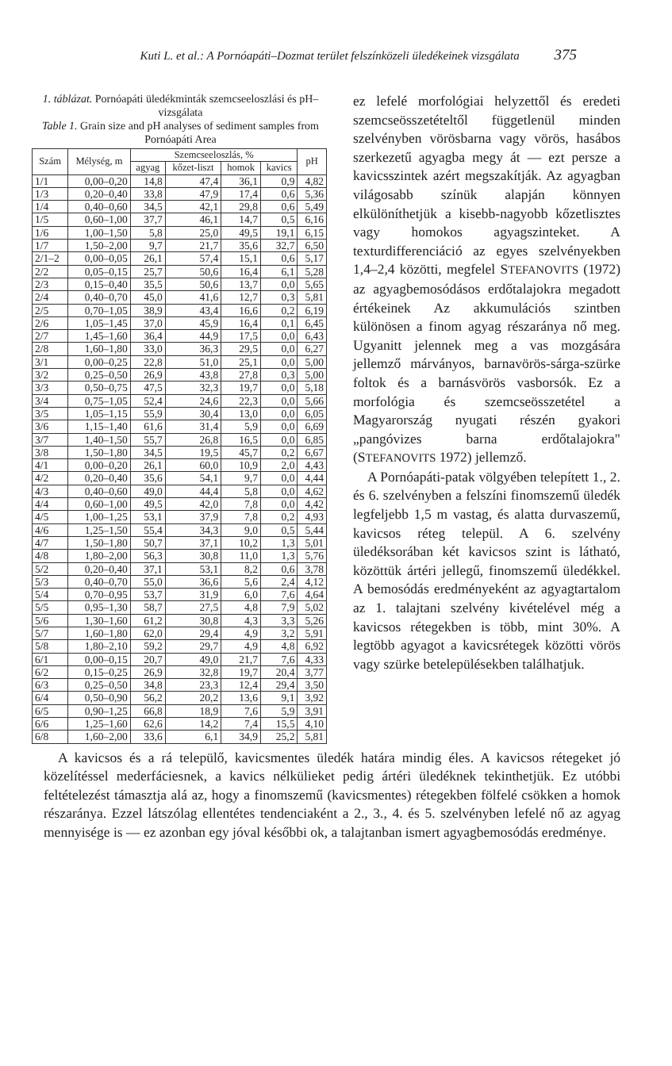Kuti L. et al.: A Pornóapáti–Dozmat terület felszínközeli üledékeinek vizsgálata 375
1. táblázat. Pornóapáti üledékminták szemcseeloszlási és pH–vizsgálata
Table 1. Grain size and pH analyses of sediment samples from Pornóapáti Area
| Szám | Mélység, m | Szemcseeloszlás, % | | | | pH |
| --- | --- | --- | --- | --- | --- | --- |
| | | agyag | kőzet-liszt | homok | kavics | |
| 1/1 | 0,00–0,20 | 14,8 | 47,4 | 36,1 | 0,9 | 4,82 |
| 1/3 | 0,20–0,40 | 33,8 | 47,9 | 17,4 | 0,6 | 5,36 |
| 1/4 | 0,40–0,60 | 34,5 | 42,1 | 29,8 | 0,6 | 5,49 |
| 1/5 | 0,60–1,00 | 37,7 | 46,1 | 14,7 | 0,5 | 6,16 |
| 1/6 | 1,00–1,50 | 5,8 | 25,0 | 49,5 | 19,1 | 6,15 |
| 1/7 | 1,50–2,00 | 9,7 | 21,7 | 35,6 | 32,7 | 6,50 |
| 2/1–2 | 0,00–0,05 | 26,1 | 57,4 | 15,1 | 0,6 | 5,17 |
| 2/2 | 0,05–0,15 | 25,7 | 50,6 | 16,4 | 6,1 | 5,28 |
| 2/3 | 0,15–0,40 | 35,5 | 50,6 | 13,7 | 0,0 | 5,65 |
| 2/4 | 0,40–0,70 | 45,0 | 41,6 | 12,7 | 0,3 | 5,81 |
| 2/5 | 0,70–1,05 | 38,9 | 43,4 | 16,6 | 0,2 | 6,19 |
| 2/6 | 1,05–1,45 | 37,0 | 45,9 | 16,4 | 0,1 | 6,45 |
| 2/7 | 1,45–1,60 | 36,4 | 44,9 | 17,5 | 0,0 | 6,43 |
| 2/8 | 1,60–1,80 | 33,0 | 36,3 | 29,5 | 0,0 | 6,27 |
| 3/1 | 0,00–0,25 | 22,8 | 51,0 | 25,1 | 0,0 | 5,00 |
| 3/2 | 0,25–0,50 | 26,9 | 43,8 | 27,8 | 0,3 | 5,00 |
| 3/3 | 0,50–0,75 | 47,5 | 32,3 | 19,7 | 0,0 | 5,18 |
| 3/4 | 0,75–1,05 | 52,4 | 24,6 | 22,3 | 0,0 | 5,66 |
| 3/5 | 1,05–1,15 | 55,9 | 30,4 | 13,0 | 0,0 | 6,05 |
| 3/6 | 1,15–1,40 | 61,6 | 31,4 | 5,9 | 0,0 | 6,69 |
| 3/7 | 1,40–1,50 | 55,7 | 26,8 | 16,5 | 0,0 | 6,85 |
| 3/8 | 1,50–1,80 | 34,5 | 19,5 | 45,7 | 0,2 | 6,67 |
| 4/1 | 0,00–0,20 | 26,1 | 60,0 | 10,9 | 2,0 | 4,43 |
| 4/2 | 0,20–0,40 | 35,6 | 54,1 | 9,7 | 0,0 | 4,44 |
| 4/3 | 0,40–0,60 | 49,0 | 44,4 | 5,8 | 0,0 | 4,62 |
| 4/4 | 0,60–1,00 | 49,5 | 42,0 | 7,8 | 0,0 | 4,42 |
| 4/5 | 1,00–1,25 | 53,1 | 37,9 | 7,8 | 0,2 | 4,93 |
| 4/6 | 1,25–1,50 | 55,4 | 34,3 | 9,0 | 0,5 | 5,44 |
| 4/7 | 1,50–1,80 | 50,7 | 37,1 | 10,2 | 1,3 | 5,01 |
| 4/8 | 1,80–2,00 | 56,3 | 30,8 | 11,0 | 1,3 | 5,76 |
| 5/2 | 0,20–0,40 | 37,1 | 53,1 | 8,2 | 0,6 | 3,78 |
| 5/3 | 0,40–0,70 | 55,0 | 36,6 | 5,6 | 2,4 | 4,12 |
| 5/4 | 0,70–0,95 | 53,7 | 31,9 | 6,0 | 7,6 | 4,64 |
| 5/5 | 0,95–1,30 | 58,7 | 27,5 | 4,8 | 7,9 | 5,02 |
| 5/6 | 1,30–1,60 | 61,2 | 30,8 | 4,3 | 3,3 | 5,26 |
| 5/7 | 1,60–1,80 | 62,0 | 29,4 | 4,9 | 3,2 | 5,91 |
| 5/8 | 1,80–2,10 | 59,2 | 29,7 | 4,9 | 4,8 | 6,92 |
| 6/1 | 0,00–0,15 | 20,7 | 49,0 | 21,7 | 7,6 | 4,33 |
| 6/2 | 0,15–0,25 | 26,9 | 32,8 | 19,7 | 20,4 | 3,77 |
| 6/3 | 0,25–0,50 | 34,8 | 23,3 | 12,4 | 29,4 | 3,50 |
| 6/4 | 0,50–0,90 | 56,2 | 20,2 | 13,6 | 9,1 | 3,92 |
| 6/5 | 0,90–1,25 | 66,8 | 18,9 | 7,6 | 5,9 | 3,91 |
| 6/6 | 1,25–1,60 | 62,6 | 14,2 | 7,4 | 15,5 | 4,10 |
| 6/8 | 1,60–2,00 | 33,6 | 6,1 | 34,9 | 25,2 | 5,81 |
ez lefelé morfológiai helyzettől és eredeti szemcseösszetételtől függetlenül minden szelvényben vörösbarna vagy vörös, hasábos szerkezetű agyagba megy át — ezt persze a kavicsszintek azért megszakítják. Az agyagban világosabb színük alapján könnyen elkülöníthetjük a kisebb-nagyobb kőzetlisztes vagy homokos agyagszinteket. A texturdifferenciáció az egyes szelvényekben 1,4–2,4 közötti, megfelel STEFANOVITS (1972) az agyagbemosódásos erdőtalajokra megadott értékeinek Az akkumulációs szintben különösen a finom agyag részaránya nő meg. Ugyanitt jelennek meg a vas mozgására jellemző márványos, barnavörös-sárga-szürke foltok és a barnásvörös vasborsók. Ez a morfológia és szemcseösszetétel a Magyarország nyugati részén gyakori „pangóvizes barna erdőtalajokra" (STEFANOVITS 1972) jellemző.
A Pornóapáti-patak völgyében telepített 1., 2. és 6. szelvényben a felszíni finomszemű üledék legfeljebb 1,5 m vastag, és alatta durvaszemű, kavicsos réteg települ. A 6. szelvény üledéksorában két kavicsos szint is látható, közöttük ártéri jellegű, finomszemű üledékkel. A bemosódás eredményeként az agyagtartalom az 1. talajtani szelvény kivételével még a kavicsos rétegekben is több, mint 30%. A legtöbb agyagot a kavicsrétegek közötti vörös vagy szürke betelepülésekben találhatjuk.
A kavicsos és a rá települő, kavicsmentes üledék határa mindig éles. A kavicsos rétegeket jó közelítéssel mederfáciesnek, a kavics nélkülieket pedig ártéri üledéknek tekinthetjük. Ez utóbbi feltételezést támasztja alá az, hogy a finomszemű (kavicsmentes) rétegekben fölfelé csökken a homok részaránya. Ezzel látszólag ellentétes tendenciaként a 2., 3., 4. és 5. szelvényben lefelé nő az agyag mennyisége is — ez azonban egy jóval későbbi ok, a talajtanban ismert agyagbemosódás eredménye.